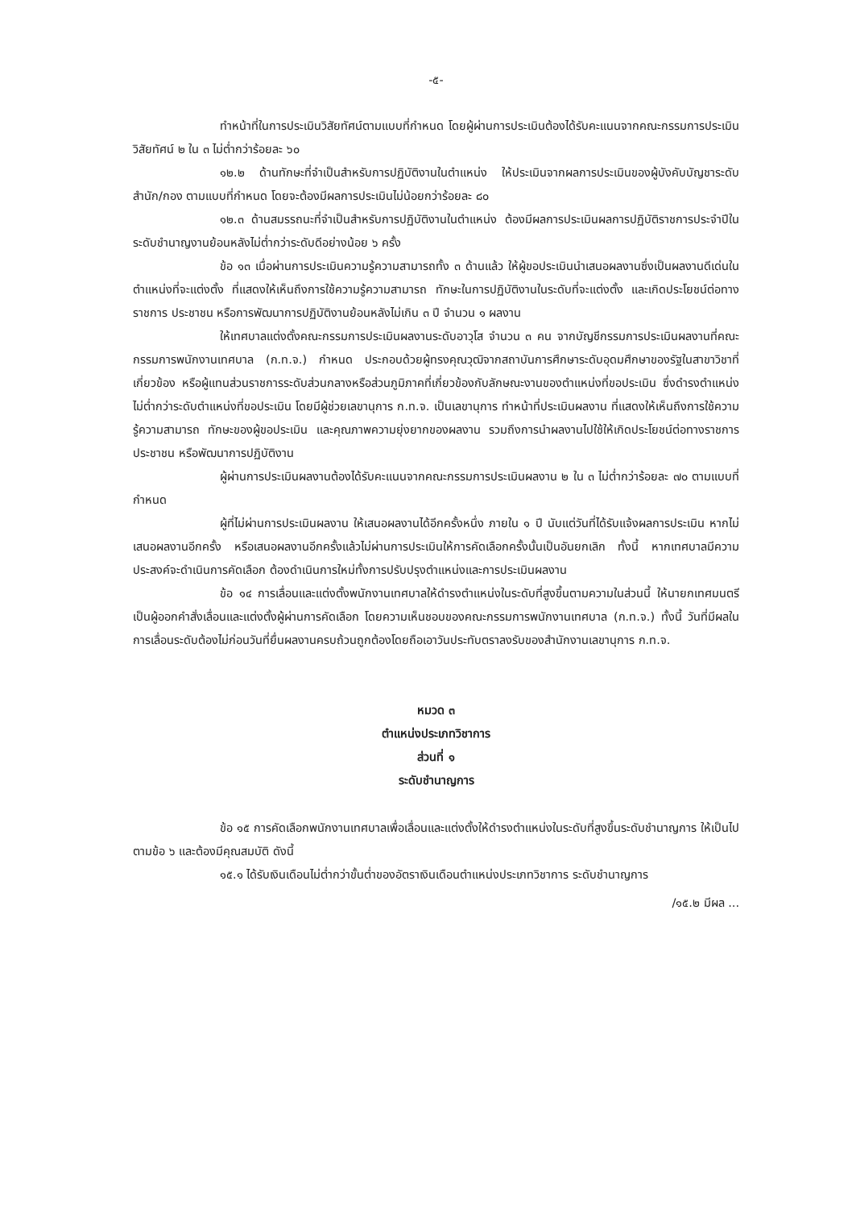-๕-
ทำหน้าที่ในการประเมินวิสัยทัศน์ตามแบบที่กำหนด โดยผู้ผ่านการประเมินต้องได้รับคะแนนจากคณะกรรมการประเมินวิสัยทัศน์ ๒ ใน ๓ ไม่ต่ำกว่าร้อยละ ๖๐
๑๒.๒ ด้านทักษะที่จำเป็นสำหรับการปฏิบัติงานในตำแหน่ง ให้ประเมินจากผลการประเมินของผู้บังคับบัญชาระดับสำนัก/กอง ตามแบบที่กำหนด โดยจะต้องมีผลการประเมินไม่น้อยกว่าร้อยละ ๘๐
๑๒.๓ ด้านสมรรถนะที่จำเป็นสำหรับการปฏิบัติงานในตำแหน่ง ต้องมีผลการประเมินผลการปฏิบัติราชการประจำปีในระดับชำนาญงานย้อนหลังไม่ต่ำกว่าระดับดีอย่างน้อย ๖ ครั้ง
ข้อ ๑๓ เมื่อผ่านการประเมินความรู้ความสามารถทั้ง ๓ ด้านแล้ว ให้ผู้ขอประเมินนำเสนอผลงานซึ่งเป็นผลงานดีเด่นในตำแหน่งที่จะแต่งตั้ง ที่แสดงให้เห็นถึงการใช้ความรู้ความสามารถ ทักษะในการปฏิบัติงานในระดับที่จะแต่งตั้ง และเกิดประโยชน์ต่อทางราชการ ประชาชน หรือการพัฒนาการปฏิบัติงานย้อนหลังไม่เกิน ๓ ปี จำนวน ๑ ผลงาน
ให้เทศบาลแต่งตั้งคณะกรรมการประเมินผลงานระดับอาวุโส จำนวน ๓ คน จากบัญชีกรรมการประเมินผลงานที่คณะกรรมการพนักงานเทศบาล (ก.ท.จ.) กำหนด ประกอบด้วยผู้ทรงคุณวุฒิจากสถาบันการศึกษาระดับอุดมศึกษาของรัฐในสาขาวิชาที่เกี่ยวข้อง หรือผู้แทนส่วนราชการระดับส่วนกลางหรือส่วนภูมิภาคที่เกี่ยวข้องกับลักษณะงานของตำแหน่งที่ขอประเมิน ซึ่งดำรงตำแหน่งไม่ต่ำกว่าระดับตำแหน่งที่ขอประเมิน โดยมีผู้ช่วยเลขานุการ ก.ท.จ. เป็นเลขานุการ ทำหน้าที่ประเมินผลงาน ที่แสดงให้เห็นถึงการใช้ความรู้ความสามารถ ทักษะของผู้ขอประเมิน และคุณภาพความยุ่งยากของผลงาน รวมถึงการนำผลงานไปใช้ให้เกิดประโยชน์ต่อทางราชการ ประชาชน หรือพัฒนาการปฏิบัติงาน
ผู้ผ่านการประเมินผลงานต้องได้รับคะแนนจากคณะกรรมการประเมินผลงาน ๒ ใน ๓ ไม่ต่ำกว่าร้อยละ ๗๐ ตามแบบที่กำหนด
ผู้ที่ไม่ผ่านการประเมินผลงาน ให้เสนอผลงานได้อีกครั้งหนึ่ง ภายใน ๑ ปี นับแต่วันที่ได้รับแจ้งผลการประเมิน หากไม่เสนอผลงานอีกครั้ง หรือเสนอผลงานอีกครั้งแล้วไม่ผ่านการประเมินให้การคัดเลือกครั้งนั้นเป็นอันยกเลิก ทั้งนี้ หากเทศบาลมีความประสงค์จะดำเนินการคัดเลือก ต้องดำเนินการใหม่ทั้งการปรับปรุงตำแหน่งและการประเมินผลงาน
ข้อ ๑๔ การเลื่อนและแต่งตั้งพนักงานเทศบาลให้ดำรงตำแหน่งในระดับที่สูงขึ้นตามความในส่วนนี้ ให้นายกเทศมนตรีเป็นผู้ออกคำสั่งเลื่อนและแต่งตั้งผู้ผ่านการคัดเลือก โดยความเห็นชอบของคณะกรรมการพนักงานเทศบาล (ก.ท.จ.) ทั้งนี้ วันที่มีผลในการเลื่อนระดับต้องไม่ก่อนวันที่ยื่นผลงานครบถ้วนถูกต้องโดยถือเอาวันประทับตราลงรับของสำนักงานเลขานุการ ก.ท.จ.
หมวด ๓
ตำแหน่งประเภทวิชาการ
ส่วนที่ ๑
ระดับชำนาญการ
ข้อ ๑๕ การคัดเลือกพนักงานเทศบาลเพื่อเลื่อนและแต่งตั้งให้ดำรงตำแหน่งในระดับที่สูงขึ้นระดับชำนาญการ ให้เป็นไปตามข้อ ๖ และต้องมีคุณสมบัติ ดังนี้
๑๕.๑ ได้รับเงินเดือนไม่ต่ำกว่าขั้นต่ำของอัตราเงินเดือนตำแหน่งประเภทวิชาการ ระดับชำนาญการ
/๑๕.๒ มีผล ...